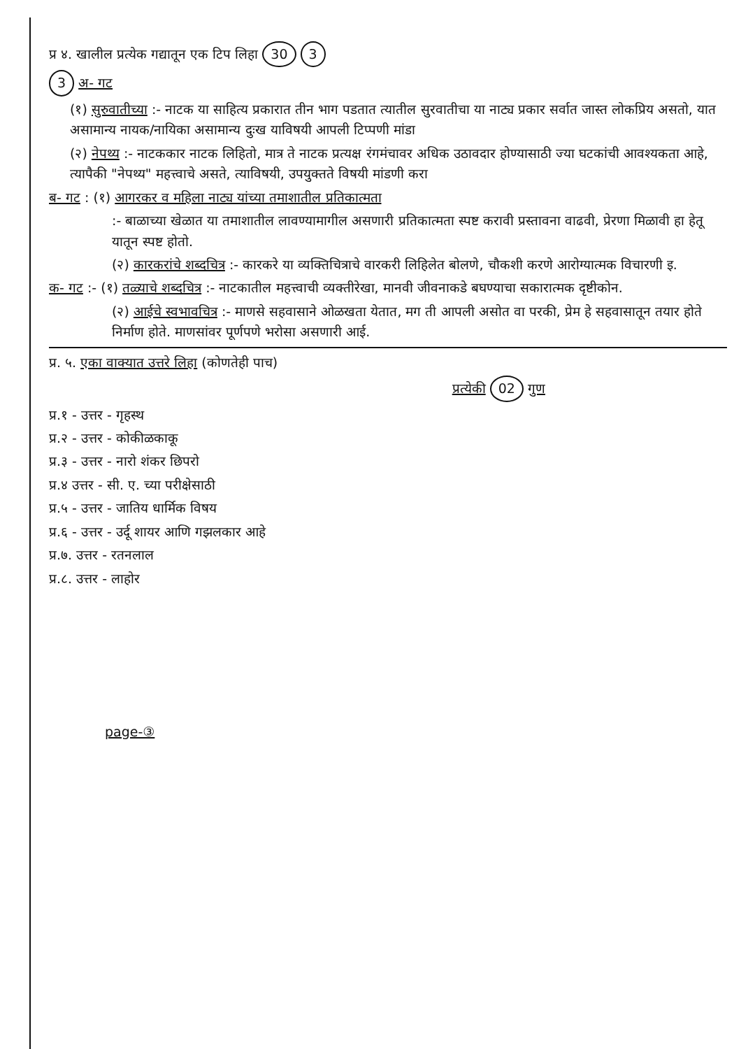प्र ४. खालील प्रत्येक गद्यातून एक टिप लिहा 30 3
3 अ- गट
(१) सुरुवातीच्या :- नाटक या साहित्य प्रकारात तीन भाग पडतात त्यातील सुरवातीचा या नाट्य प्रकार सर्वात जास्त लोकप्रिय असतो, यात असामान्य नायक/नायिका असामान्य दुःख याविषयी आपली टिप्पणी मांडा
(२) नेपथ्य :- नाटककार नाटक लिहितो, मात्र ते नाटक प्रत्यक्ष रंगमंचावर अधिक उठावदार होण्यासाठी ज्या घटकांची आवश्यकता आहे, त्यापैकी "नेपथ्य" महत्त्वाचे असते, त्याविषयी, उपयुक्तते विषयी मांडणी करा
ब- गट : (१) आगरकर व महिला नाट्य यांच्या तमाशातील प्रतिकात्मता
:- बाळाच्या खेळात या तमाशातील लावण्यामागील असणारी प्रतिकात्मता स्पष्ट करावी प्रस्तावना वाढवी, प्रेरणा मिळावी हा हेतू यातून स्पष्ट होतो.
(२) कारकरांचे शब्दचित्र :- कारकरे या व्यक्तिचित्राचे वारकरी लिहिलेत बोलणे, चौकशी करणे आरोग्यात्मक विचारणी इ.
क- गट :- (१) तळ्याचे शब्दचित्र :- नाटकातील महत्त्वाची व्यक्तीरेखा, मानवी जीवनाकडे बघण्याचा सकारात्मक दृष्टीकोन.
(२) आईचे स्वभावचित्र :- माणसे सहवासाने ओळखता येतात, मग ती आपली असोत वा परकी, प्रेम हे सहवासातून तयार होते निर्माण होते. माणसांवर पूर्णपणे भरोसा असणारी आई.
प्र. ५. एका वाक्यात उत्तरे लिहा (कोणतेही पाच)
प्रत्येकी 02 गुण
प्र.१ - उत्तर - गृहस्थ
प्र.२ - उत्तर - कोकीळकाकू
प्र.३ - उत्तर - नारो शंकर छिपरो
प्र.४ उत्तर - सी. ए. च्या परीक्षेसाठी
प्र.५ - उत्तर - जातिय धार्मिक विषय
प्र.६ - उत्तर - उर्दू शायर आणि गझलकार आहे
प्र.७. उत्तर - रतनलाल
प्र.८. उत्तर - लाहोर
page-③